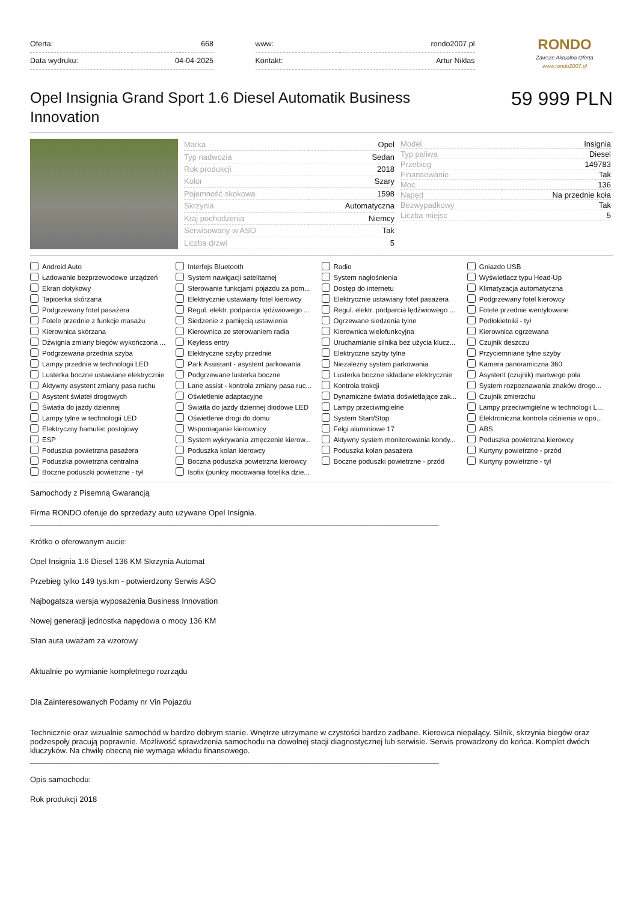| Oferta: | 668 |
| Data wydruku: | 04-04-2025 |
| www: | rondo2007.pl |
| Kontakt: | Artur Niklas |
RONDO
Zawsze Aktualna Oferta
www.rondo2007.pl
Opel Insignia Grand Sport 1.6 Diesel Automatik Business Innovation
59 999 PLN
| Marka | Opel |
| Typ nadwozia | Sedan |
| Rok produkcji | 2018 |
| Kolor | Szary |
| Pojemność skokowa | 1598 |
| Skrzynia | Automatyczna |
| Kraj pochodzenia | Niemcy |
| Serwisowany w ASO | Tak |
| Liczba drzwi | 5 |
| Model | Insignia |
| Typ paliwa | Diesel |
| Przebieg | 149783 |
| Finansowanie | Tak |
| Moc | 136 |
| Napęd | Na przednie koła |
| Bezwypadkowy | Tak |
| Liczba miejsc | 5 |
Android Auto
Interfejs Bluetooth
Radio
Gniazdo USB
Ładowanie bezprzewodowe urządzeń
System nawigacji satelitarnej
System nagłośnienia
Wyświetlacz typu Head-Up
Ekran dotykowy
Sterowanie funkcjami pojazdu za pom...
Dostęp do internetu
Klimatyzacja automatyczna
Tapicerka skórzana
Elektrycznie ustawiany fotel kierowcy
Elektrycznie ustawiany fotel pasażera
Podgrzewany fotel kierowcy
Podgrzewany fotel pasażera
Regul. elektr. podparcia lędźwiowego ...
Regul. elektr. podparcia lędźwiowego ...
Fotele przednie wentylowane
Fotele przednie z funkcje masażu
Siedzenie z pamięcią ustawienia
Ogrzewane siedzenia tylne
Podłokietniki - tył
Kierownica skórzana
Kierownica ze sterowaniem radia
Kierownica wielofunkcyjna
Kierownica ogrzewana
Dźwignia zmiany biegów wykończona ...
Keyless entry
Uruchamianie silnika bez użycia klucz...
Czujnik deszczu
Podgrzewana przednia szyba
Elektryczne szyby przednie
Elektryczne szyby tylne
Przyciemniane tylne szyby
Lampy przednie w technologii LED
Park Assistant - asystent parkowania
Niezależny system parkowania
Kamera panoramiczna 360
Lusterka boczne ustawiane elektrycznie
Podgrzewane lusterka boczne
Lusterka boczne składane elektrycznie
Asystent (czujnik) martwego pola
Aktywny asystent zmiany pasa ruchu
Lane assist - kontrola zmiany pasa ruc...
Kontrola trakcji
System rozpoznawania znaków drogo...
Asystent świateł drogowych
Oświetlenie adaptacyjne
Dynamiczne światła doświetlające zak...
Czujnik zmierzchu
Światła do jazdy dziennej
Światła do jazdy dziennej diodowe LED
Lampy przeciwmgielne
Lampy przeciwmgielne w technologii L...
Lampy tylne w technologii LED
Oświetlenie drogi do domu
System Start/Stop
Elektroniczna kontrola ciśnienia w opo...
Elektryczny hamulec postojowy
Wspomaganie kierownicy
Felgi aluminiowe 17
ABS
ESP
System wykrywania zmęczenie kierow...
Aktywny system monitorowania kondy...
Poduszka powietrzna kierowcy
Poduszka powietrzna pasażera
Poduszka kolan kierowcy
Poduszka kolan pasażera
Kurtyny powietrzne - przód
Poduszka powietrzna centralna
Boczna poduszka powietrzna kierowcy
Boczne poduszki powietrzne - przód
Kurtyny powietrzne - tył
Boczne poduszki powietrzne - tył
Isofix (punkty mocowania fotelika dzie...
Samochody z Pisemną Gwarancją
Firma RONDO oferuje do sprzedaży auto używane Opel Insignia.
______________________________________________________________________________________________
Krótko o oferowanym aucie:
Opel Insignia 1.6 Diesel 136 KM Skrzynia Automat
Przebieg tylko 149 tys.km - potwierdzony Serwis ASO
Najbogatsza wersja wyposażenia Business Innovation
Nowej generacji jednostka napędowa o mocy 136 KM
Stan auta uważam za wzorowy
Aktualnie po wymianie kompletnego rozrządu
Dla Zainteresowanych Podamy nr Vin Pojazdu
Technicznie oraz wizualnie samochód w bardzo dobrym stanie. Wnętrze utrzymane w czystości bardzo zadbane. Kierowca niepalący. Silnik, skrzynia biegów oraz podzespoły pracują poprawnie. Możliwość sprawdzenia samochodu na dowolnej stacji diagnostycznej lub serwisie. Serwis prowadzony do końca. Komplet dwóch kluczyków. Na chwilę obecną nie wymaga wkładu finansowego.
______________________________________________________________________________________________
Opis samochodu:
Rok produkcji 2018